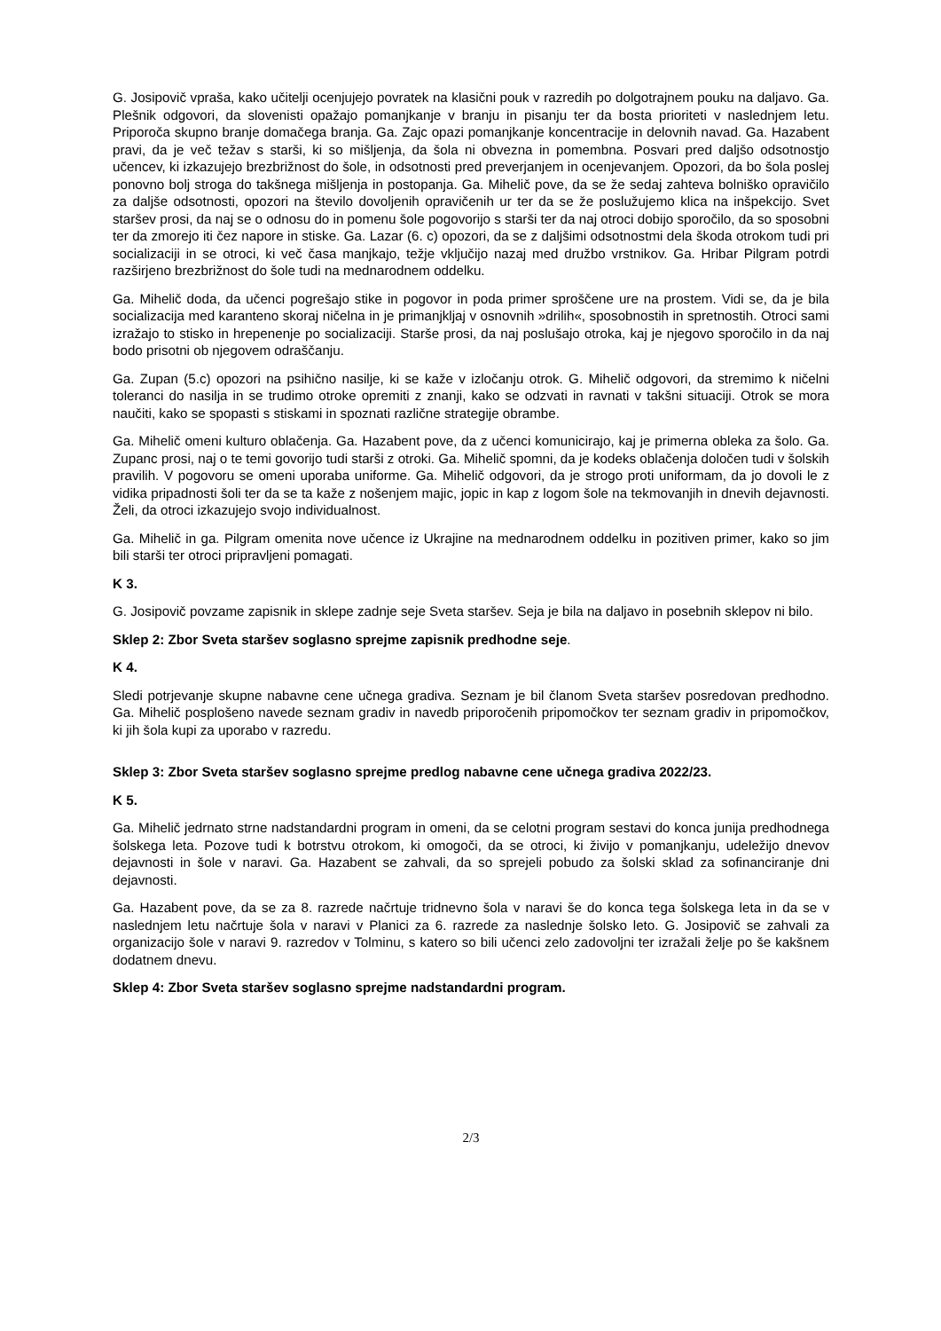G. Josipovič vpraša, kako učitelji ocenjujejo povratek na klasični pouk v razredih po dolgotrajnem pouku na daljavo. Ga. Plešnik odgovori, da slovenisti opažajo pomanjkanje v branju in pisanju ter da bosta prioriteti v naslednjem letu. Priporoča skupno branje domačega branja. Ga. Zajc opazi pomanjkanje koncentracije in delovnih navad. Ga. Hazabent pravi, da je več težav s starši, ki so mišljenja, da šola ni obvezna in pomembna. Posvari pred daljšo odsotnostjo učencev, ki izkazujejo brezbrižnost do šole, in odsotnosti pred preverjanjem in ocenjevanjem. Opozori, da bo šola poslej ponovno bolj stroga do takšnega mišljenja in postopanja. Ga. Mihelič pove, da se že sedaj zahteva bolniško opravičilo za daljše odsotnosti, opozori na število dovoljenih opravičenih ur ter da se že poslužujemo klica na inšpekcijo. Svet staršev prosi, da naj se o odnosu do in pomenu šole pogovorijo s starši ter da naj otroci dobijo sporočilo, da so sposobni ter da zmorejo iti čez napore in stiske. Ga. Lazar (6. c) opozori, da se z daljšimi odsotnostmi dela škoda otrokom tudi pri socializaciji in se otroci, ki več časa manjkajo, težje vključijo nazaj med družbo vrstnikov. Ga. Hribar Pilgram potrdi razširjeno brezbrižnost do šole tudi na mednarodnem oddelku.
Ga. Mihelič doda, da učenci pogrešajo stike in pogovor in poda primer sproščene ure na prostem. Vidi se, da je bila socializacija med karanteno skoraj ničelna in je primanjkljaj v osnovnih »drilih«, sposobnostih in spretnostih. Otroci sami izražajo to stisko in hrepenenje po socializaciji. Starše prosi, da naj poslušajo otroka, kaj je njegovo sporočilo in da naj bodo prisotni ob njegovem odraščanju.
Ga. Zupan (5.c) opozori na psihično nasilje, ki se kaže v izločanju otrok. G. Mihelič odgovori, da stremimo k ničelni toleranci do nasilja in se trudimo otroke opremiti z znanji, kako se odzvati in ravnati v takšni situaciji. Otrok se mora naučiti, kako se spopasti s stiskami in spoznati različne strategije obrambe.
Ga. Mihelič omeni kulturo oblačenja. Ga. Hazabent pove, da z učenci komunicirajo, kaj je primerna obleka za šolo. Ga. Zupanc prosi, naj o te temi govorijo tudi starši z otroki. Ga. Mihelič spomni, da je kodeks oblačenja določen tudi v šolskih pravilih. V pogovoru se omeni uporaba uniforme. Ga. Mihelič odgovori, da je strogo proti uniformam, da jo dovoli le z vidika pripadnosti šoli ter da se ta kaže z nošenjem majic, jopic in kap z logom šole na tekmovanjih in dnevih dejavnosti. Želi, da otroci izkazujejo svojo individualnost.
Ga. Mihelič in ga. Pilgram omenita nove učence iz Ukrajine na mednarodnem oddelku in pozitiven primer, kako so jim bili starši ter otroci pripravljeni pomagati.
K 3.
G. Josipovič povzame zapisnik in sklepe zadnje seje Sveta staršev. Seja je bila na daljavo in posebnih sklepov ni bilo.
Sklep 2: Zbor Sveta staršev soglasno sprejme zapisnik predhodne seje.
K 4.
Sledi potrjevanje skupne nabavne cene učnega gradiva. Seznam je bil članom Sveta staršev posredovan predhodno. Ga. Mihelič posplošeno navede seznam gradiv in navedb priporočenih pripomočkov ter seznam gradiv in pripomočkov, ki jih šola kupi za uporabo v razredu.
Sklep 3: Zbor Sveta staršev soglasno sprejme predlog nabavne cene učnega gradiva 2022/23.
K 5.
Ga. Mihelič jedrnato strne nadstandardni program in omeni, da se celotni program sestavi do konca junija predhodnega šolskega leta. Pozove tudi k botrstvu otrokom, ki omogoči, da se otroci, ki živijo v pomanjkanju, udeležijo dnevov dejavnosti in šole v naravi. Ga. Hazabent se zahvali, da so sprejeli pobudo za šolski sklad za sofinanciranje dni dejavnosti.
Ga. Hazabent pove, da se za 8. razrede načrtuje tridnevno šola v naravi še do konca tega šolskega leta in da se v naslednjem letu načrtuje šola v naravi v Planici za 6. razrede za naslednje šolsko leto. G. Josipovič se zahvali za organizacijo šole v naravi 9. razredov v Tolminu, s katero so bili učenci zelo zadovoljni ter izražali želje po še kakšnem dodatnem dnevu.
Sklep 4: Zbor Sveta staršev soglasno sprejme nadstandardni program.
2/3